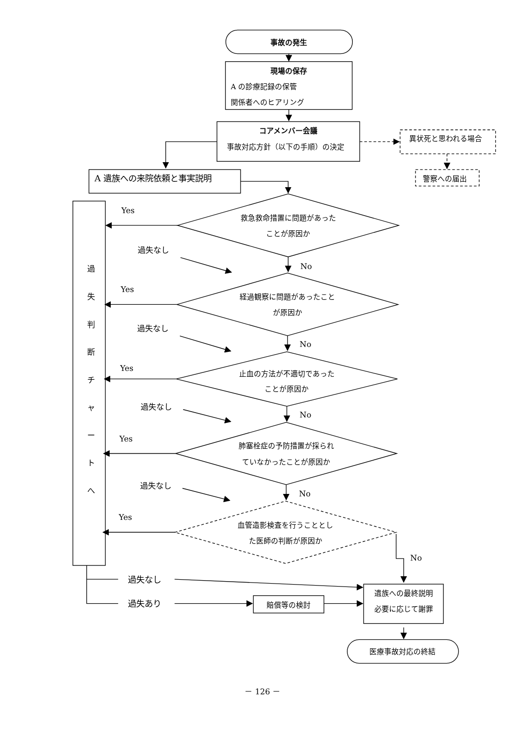事故の発生
現場の保存
A の診療記録の保管
関係者へのヒアリング
コアメンバー会議
事故対応方針（以下の手順）の決定
異状死と思われる場合
警察への届出
A 遺族への来院依頼と事実説明
過
失
判
断
チ
ャ
ー
ト
へ
救急救命措置に問題があった
ことが原因か
Yes
過失なし
No
経過観察に問題があったこと
が原因か
Yes
過失なし
No
止血の方法が不適切であった
ことが原因か
Yes
過失なし
No
肺塞栓症の予防措置が採られ
ていなかったことが原因か
Yes
過失なし
No
血管造影検査を行うこととし
た医師の判断が原因か
Yes
No
過失なし
過失あり
賠償等の検討
遺族への最終説明
必要に応じて謝罪
医療事故対応の終結
－ 126 －